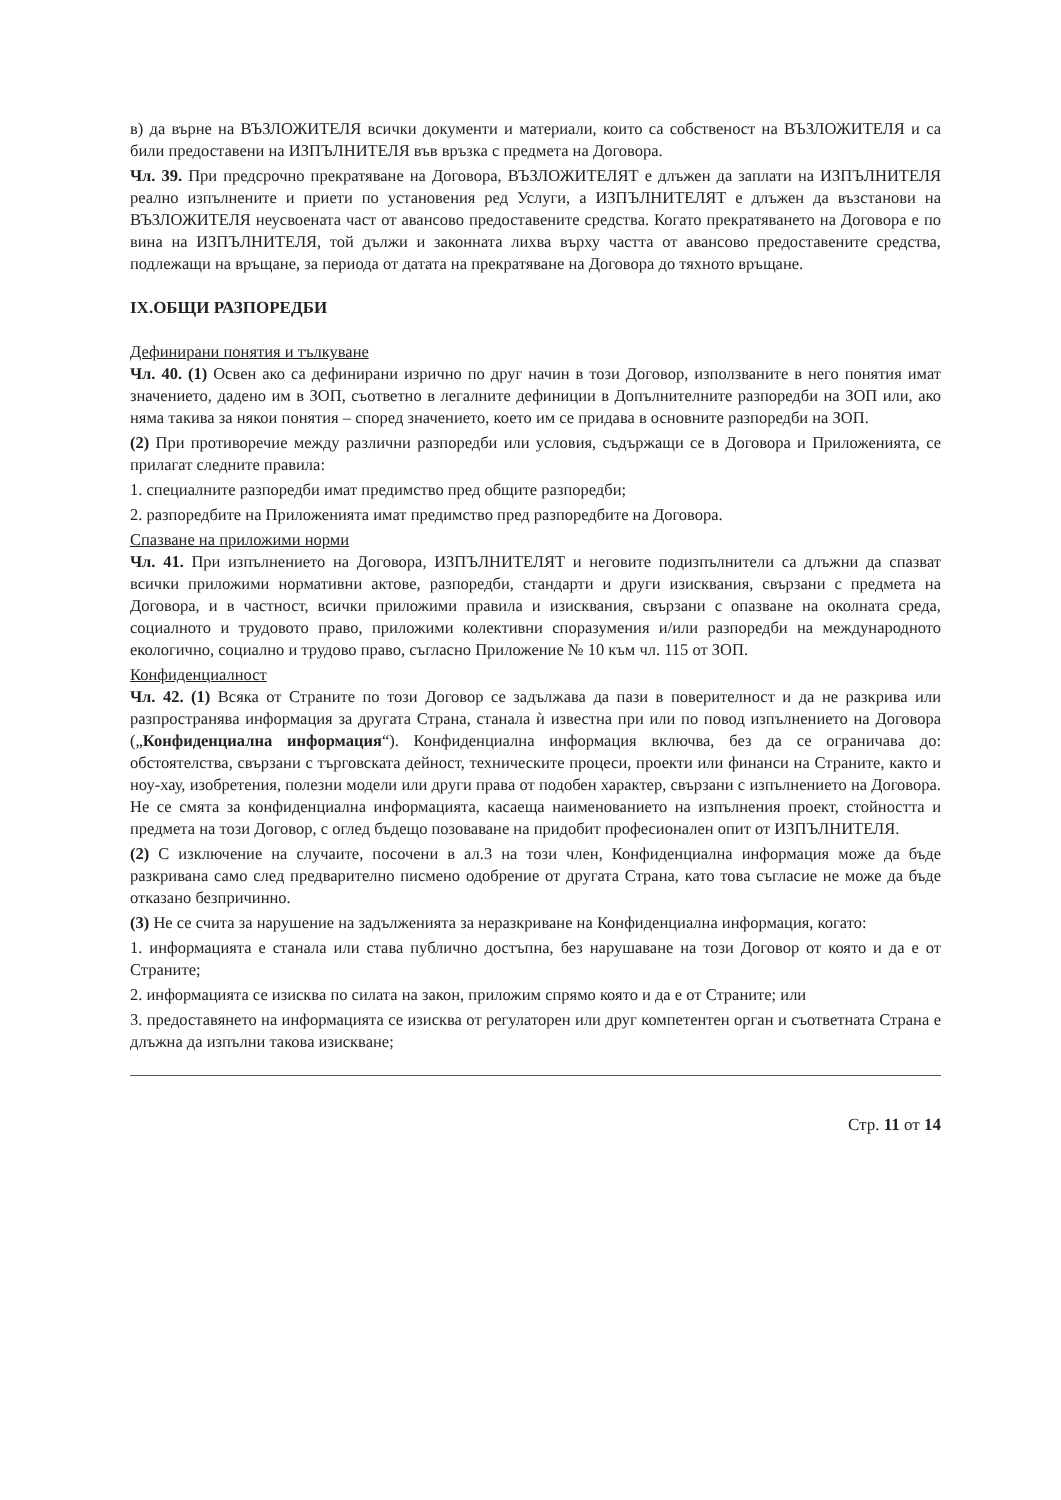в) да върне на ВЪЗЛОЖИТЕЛЯ всички документи и материали, които са собственост на ВЪЗЛОЖИТЕЛЯ и са били предоставени на ИЗПЪЛНИТЕЛЯ във връзка с предмета на Договора.
Чл. 39. При предсрочно прекратяване на Договора, ВЪЗЛОЖИТЕЛЯТ е длъжен да заплати на ИЗПЪЛНИТЕЛЯ реално изпълнените и приети по установения ред Услуги, а ИЗПЪЛНИТЕЛЯТ е длъжен да възстанови на ВЪЗЛОЖИТЕЛЯ неусвоената част от авансово предоставените средства. Когато прекратяването на Договора е по вина на ИЗПЪЛНИТЕЛЯ, той дължи и законната лихва върху частта от авансово предоставените средства, подлежащи на връщане, за периода от датата на прекратяване на Договора до тяхното връщане.
IX.ОБЩИ РАЗПОРЕДБИ
Дефинирани понятия и тълкуване
Чл. 40. (1) Освен ако са дефинирани изрично по друг начин в този Договор, използваните в него понятия имат значението, дадено им в ЗОП, съответно в легалните дефиниции в Допълнителните разпоредби на ЗОП или, ако няма такива за някои понятия – според значението, което им се придава в основните разпоредби на ЗОП.
(2) При противоречие между различни разпоредби или условия, съдържащи се в Договора и Приложенията, се прилагат следните правила:
1. специалните разпоредби имат предимство пред общите разпоредби;
2. разпоредбите на Приложенията имат предимство пред разпоредбите на Договора.
Спазване на приложими норми
Чл. 41. При изпълнението на Договора, ИЗПЪЛНИТЕЛЯТ и неговите подизпълнители са длъжни да спазват всички приложими нормативни актове, разпоредби, стандарти и други изисквания, свързани с предмета на Договора, и в частност, всички приложими правила и изисквания, свързани с опазване на околната среда, социалното и трудовото право, приложими колективни споразумения и/или разпоредби на международното екологично, социално и трудово право, съгласно Приложение № 10 към чл. 115 от ЗОП.
Конфиденциалност
Чл. 42. (1) Всяка от Страните по този Договор се задължава да пази в поверителност и да не разкрива или разпространява информация за другата Страна, станала ѝ известна при или по повод изпълнението на Договора („Конфиденциална информация“). Конфиденциална информация включва, без да се ограничава до: обстоятелства, свързани с търговската дейност, техническите процеси, проекти или финанси на Страните, както и ноу-хау, изобретения, полезни модели или други права от подобен характер, свързани с изпълнението на Договора. Не се смята за конфиденциална информацията, касаеща наименованието на изпълнения проект, стойността и предмета на този Договор, с оглед бъдещо позоваване на придобит професионален опит от ИЗПЪЛНИТЕЛЯ.
(2) С изключение на случаите, посочени в ал.3 на този член, Конфиденциална информация може да бъде разкривана само след предварително писмено одобрение от другата Страна, като това съгласие не може да бъде отказано безпричинно.
(3) Не се счита за нарушение на задълженията за неразкриване на Конфиденциална информация, когато:
1. информацията е станала или става публично достъпна, без нарушаване на този Договор от която и да е от Страните;
2. информацията се изисква по силата на закон, приложим спрямо която и да е от Страните; или
3. предоставянето на информацията се изисква от регулаторен или друг компетентен орган и съответната Страна е длъжна да изпълни такова изискване;
Стр. 11 от 14